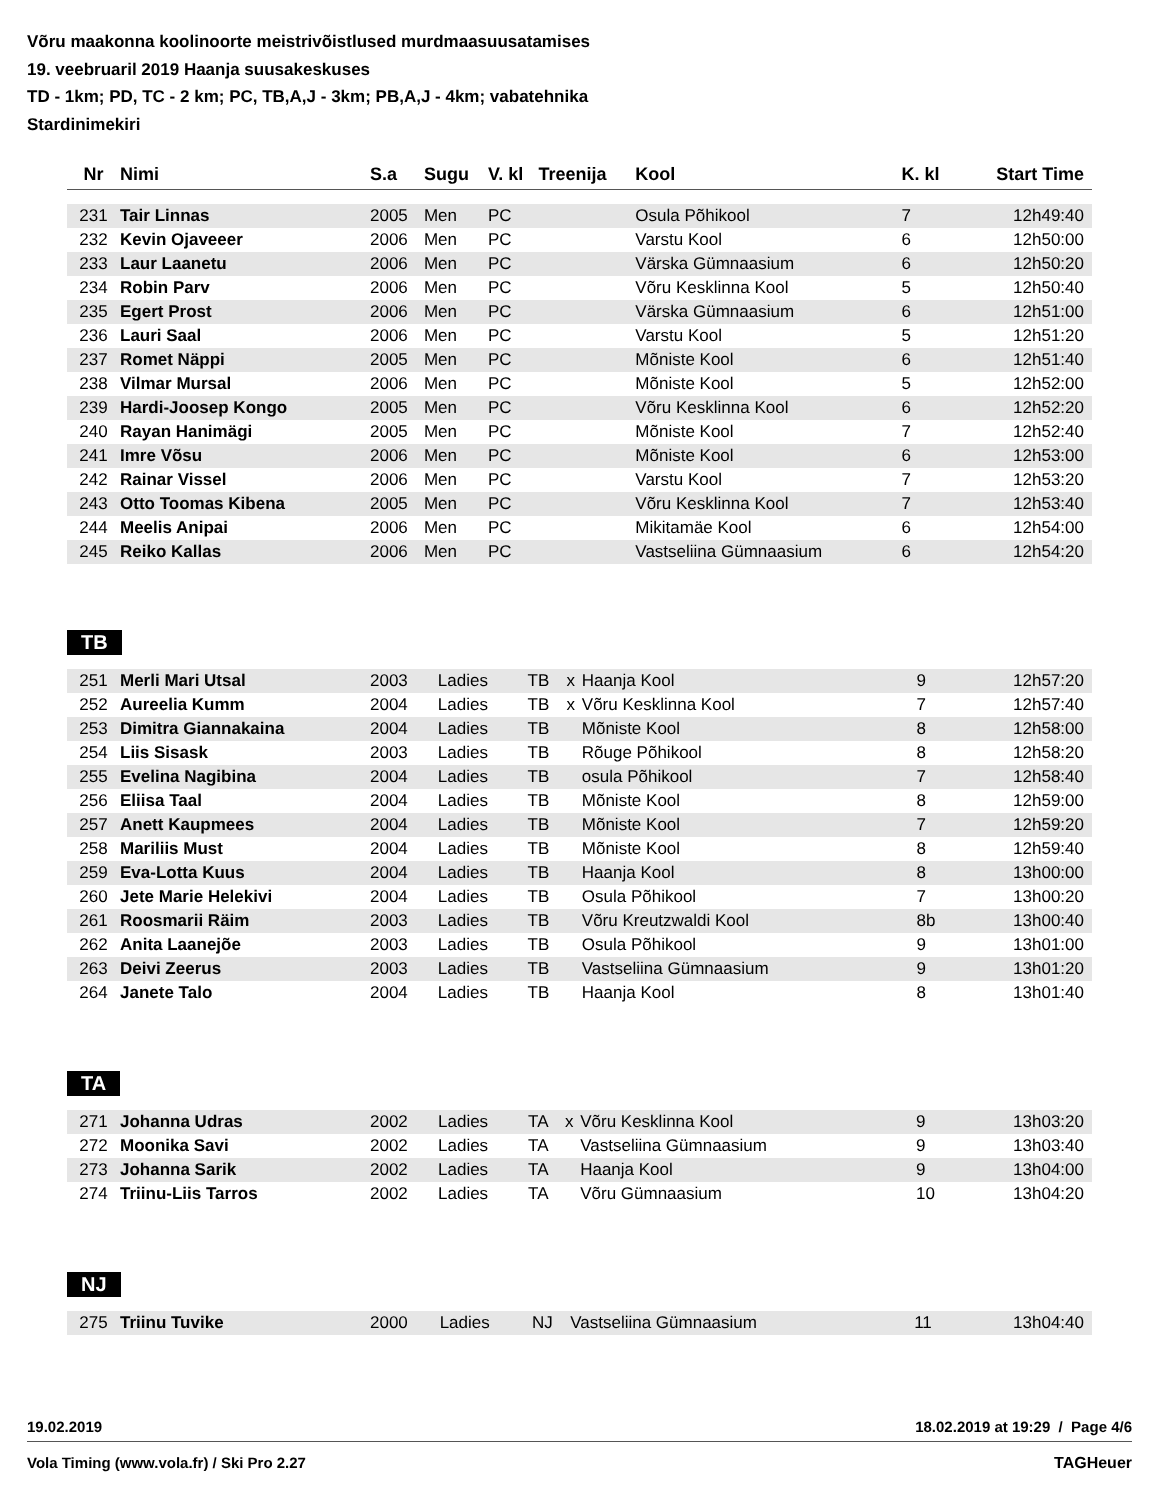Võru maakonna koolinoorte meistrivõistlused murdmaasuusatamises
19. veebruaril 2019 Haanja suusakeskuses
TD - 1km; PD, TC - 2 km; PC, TB,A,J - 3km; PB,A,J - 4km; vabatehnika
Stardinimekiri
| Nr | Nimi | S.a | Sugu | V. kl | Treenija | Kool | K. kl | Start Time |
| --- | --- | --- | --- | --- | --- | --- | --- | --- |
| 231 | Tair Linnas | 2005 | Men | PC | | Osula Põhikool | 7 | 12h49:40 |
| 232 | Kevin Ojaveeer | 2006 | Men | PC | | Varstu Kool | 6 | 12h50:00 |
| 233 | Laur Laanetu | 2006 | Men | PC | | Värska Gümnaasium | 6 | 12h50:20 |
| 234 | Robin Parv | 2006 | Men | PC | | Võru Kesklinna Kool | 5 | 12h50:40 |
| 235 | Egert Prost | 2006 | Men | PC | | Värska Gümnaasium | 6 | 12h51:00 |
| 236 | Lauri Saal | 2006 | Men | PC | | Varstu Kool | 5 | 12h51:20 |
| 237 | Romet Näppi | 2005 | Men | PC | | Mõniste Kool | 6 | 12h51:40 |
| 238 | Vilmar Mursal | 2006 | Men | PC | | Mõniste Kool | 5 | 12h52:00 |
| 239 | Hardi-Joosep Kongo | 2005 | Men | PC | | Võru Kesklinna Kool | 6 | 12h52:20 |
| 240 | Rayan Hanimägi | 2005 | Men | PC | | Mõniste Kool | 7 | 12h52:40 |
| 241 | Imre Võsu | 2006 | Men | PC | | Mõniste Kool | 6 | 12h53:00 |
| 242 | Rainar Vissel | 2006 | Men | PC | | Varstu Kool | 7 | 12h53:20 |
| 243 | Otto Toomas Kibena | 2005 | Men | PC | | Võru Kesklinna Kool | 7 | 12h53:40 |
| 244 | Meelis Anipai | 2006 | Men | PC | | Mikitamäe Kool | 6 | 12h54:00 |
| 245 | Reiko Kallas | 2006 | Men | PC | | Vastseliina Gümnaasium | 6 | 12h54:20 |
TB
| 251 | Merli Mari Utsal | 2003 | Ladies | TB | x | Haanja Kool | 9 | 12h57:20 |
| 252 | Aureelia Kumm | 2004 | Ladies | TB | x | Võru Kesklinna Kool | 7 | 12h57:40 |
| 253 | Dimitra Giannakaina | 2004 | Ladies | TB | | Mõniste Kool | 8 | 12h58:00 |
| 254 | Liis Sisask | 2003 | Ladies | TB | | Rõuge Põhikool | 8 | 12h58:20 |
| 255 | Evelina Nagibina | 2004 | Ladies | TB | | osula Põhikool | 7 | 12h58:40 |
| 256 | Eliisa Taal | 2004 | Ladies | TB | | Mõniste Kool | 8 | 12h59:00 |
| 257 | Anett Kaupmees | 2004 | Ladies | TB | | Mõniste Kool | 7 | 12h59:20 |
| 258 | Mariliis Must | 2004 | Ladies | TB | | Mõniste Kool | 8 | 12h59:40 |
| 259 | Eva-Lotta Kuus | 2004 | Ladies | TB | | Haanja Kool | 8 | 13h00:00 |
| 260 | Jete Marie Helekivi | 2004 | Ladies | TB | | Osula Põhikool | 7 | 13h00:20 |
| 261 | Roosmarii Räim | 2003 | Ladies | TB | | Võru Kreutzwaldi Kool | 8b | 13h00:40 |
| 262 | Anita Laanejõe | 2003 | Ladies | TB | | Osula Põhikool | 9 | 13h01:00 |
| 263 | Deivi Zeerus | 2003 | Ladies | TB | | Vastseliina Gümnaasium | 9 | 13h01:20 |
| 264 | Janete Talo | 2004 | Ladies | TB | | Haanja Kool | 8 | 13h01:40 |
TA
| 271 | Johanna Udras | 2002 | Ladies | TA | x | Võru Kesklinna Kool | 9 | 13h03:20 |
| 272 | Moonika Savi | 2002 | Ladies | TA | | Vastseliina Gümnaasium | 9 | 13h03:40 |
| 273 | Johanna Sarik | 2002 | Ladies | TA | | Haanja Kool | 9 | 13h04:00 |
| 274 | Triinu-Liis Tarros | 2002 | Ladies | TA | | Võru Gümnaasium | 10 | 13h04:20 |
NJ
| 275 | Triinu Tuvike | 2000 | Ladies | NJ | | Vastseliina Gümnaasium | 11 | 13h04:40 |
19.02.2019 18.02.2019 at 19:29 / Page 4/6
Vola Timing (www.vola.fr) / Ski Pro 2.27 TAGHeuer